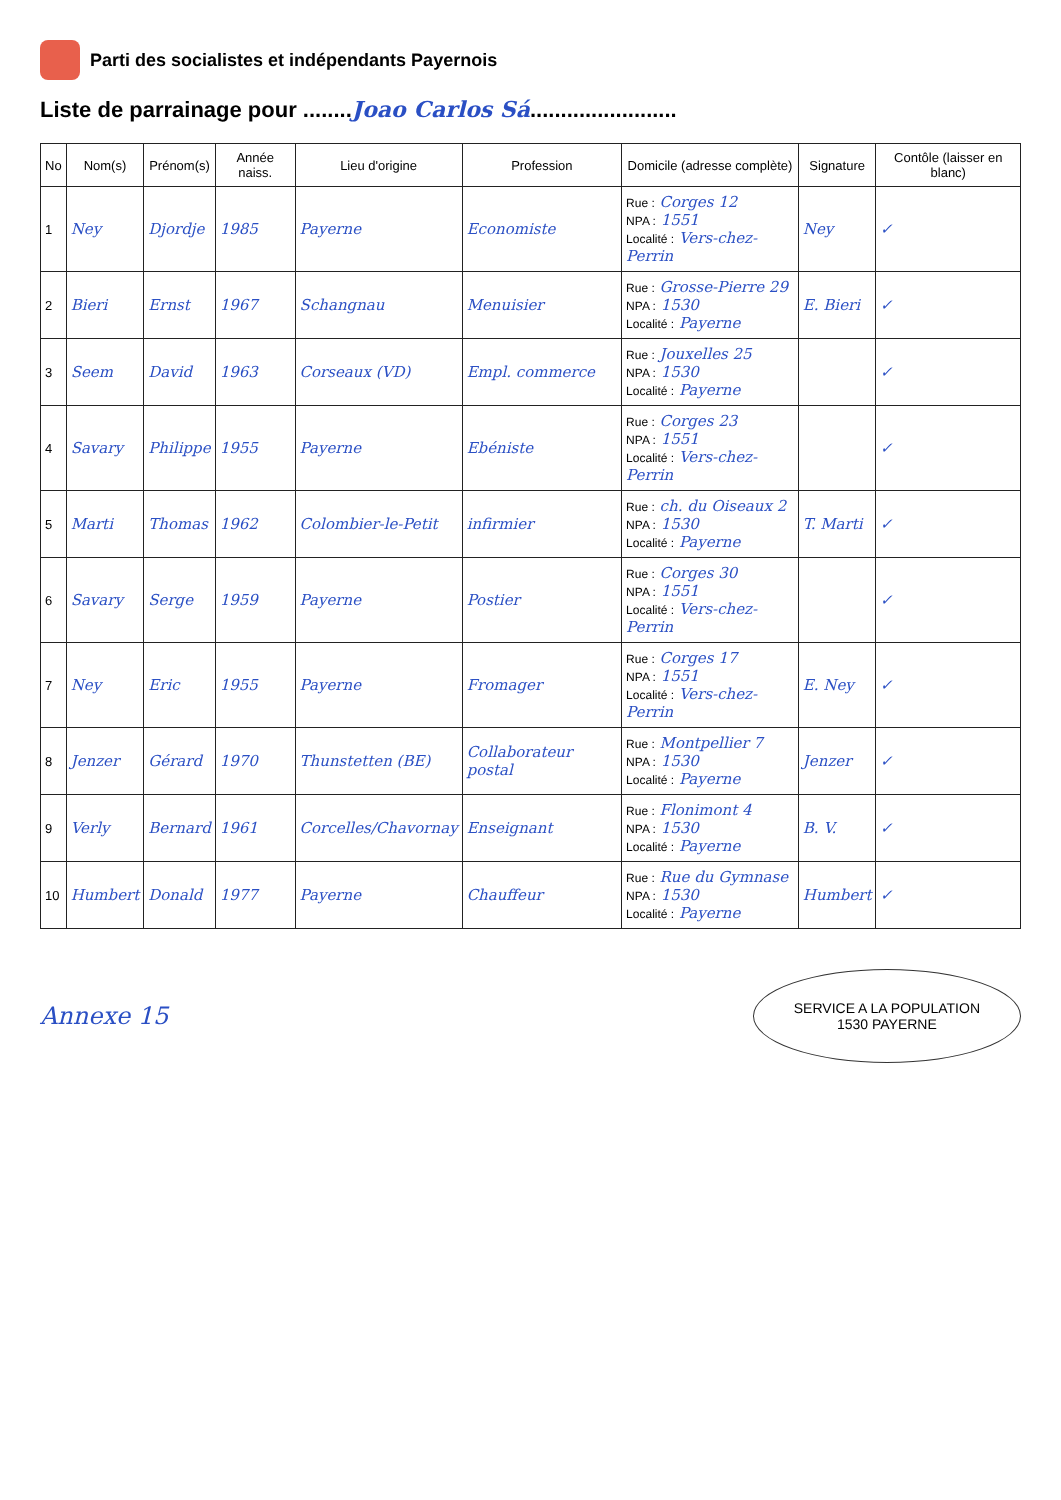Parti des socialistes et indépendants Payernois
Liste de parrainage pour ........Joao Carlos Sá........................
| No | Nom(s) | Prénom(s) | Année naiss. | Lieu d'origine | Profession | Domicile (adresse complète) | Signature | Contôle (laisser en blanc) |
| --- | --- | --- | --- | --- | --- | --- | --- | --- |
| 1 | Ney | Djordje | 1985 | Payerne | Economiste | Rue : Corges 12 NPA : 1551 Localité : Vers-chez-Perrin | Ney | ✓ |
| 2 | Bieri | Ernst | 1967 | Schangnau | Menuisier | Rue : Grosse-Pierre 29 NPA : 1530 Localité : Payerne | E. Bieri | ✓ |
| 3 | Seem | David | 1963 | Corseaux (VD) | Empl. commerce | Rue : Jouxelles 25 NPA : 1530 Localité : Payerne | | ✓ |
| 4 | Savary | Philippe | 1955 | Payerne | Ebéniste | Rue : Corges 23 NPA : 1551 Localité : Vers-chez-Perrin | | ✓ |
| 5 | Marti | Thomas | 1962 | Colombier-le-Petit | infirmier | Rue : ch. du Oiseaux 2 NPA : 1530 Localité : Payerne | T. Marti | ✓ |
| 6 | Savary | Serge | 1959 | Payerne | Postier | Rue : Corges 30 NPA : 1551 Localité : Vers-chez-Perrin | | ✓ |
| 7 | Ney | Eric | 1955 | Payerne | Fromager | Rue : Corges 17 NPA : 1551 Localité : Vers-chez-Perrin | E. Ney | ✓ |
| 8 | Jenzer | Gérard | 1970 | Thunstetten (BE) | Collaborateur postal | Rue : Montpellier 7 NPA : 1530 Localité : Payerne | Jenzer | ✓ |
| 9 | Verly | Bernard | 1961 | Corcelles/Chavornay | Enseignant | Rue : Flonimont 4 NPA : 1530 Localité : Payerne | B. V. | ✓ |
| 10 | Humbert | Donald | 1977 | Payerne | Chauffeur | Rue : Rue du Gymnase NPA : 1530 Localité : Payerne | Humbert | ✓ |
Annexe 15
SERVICE A LA POPULATION
1530 PAYERNE